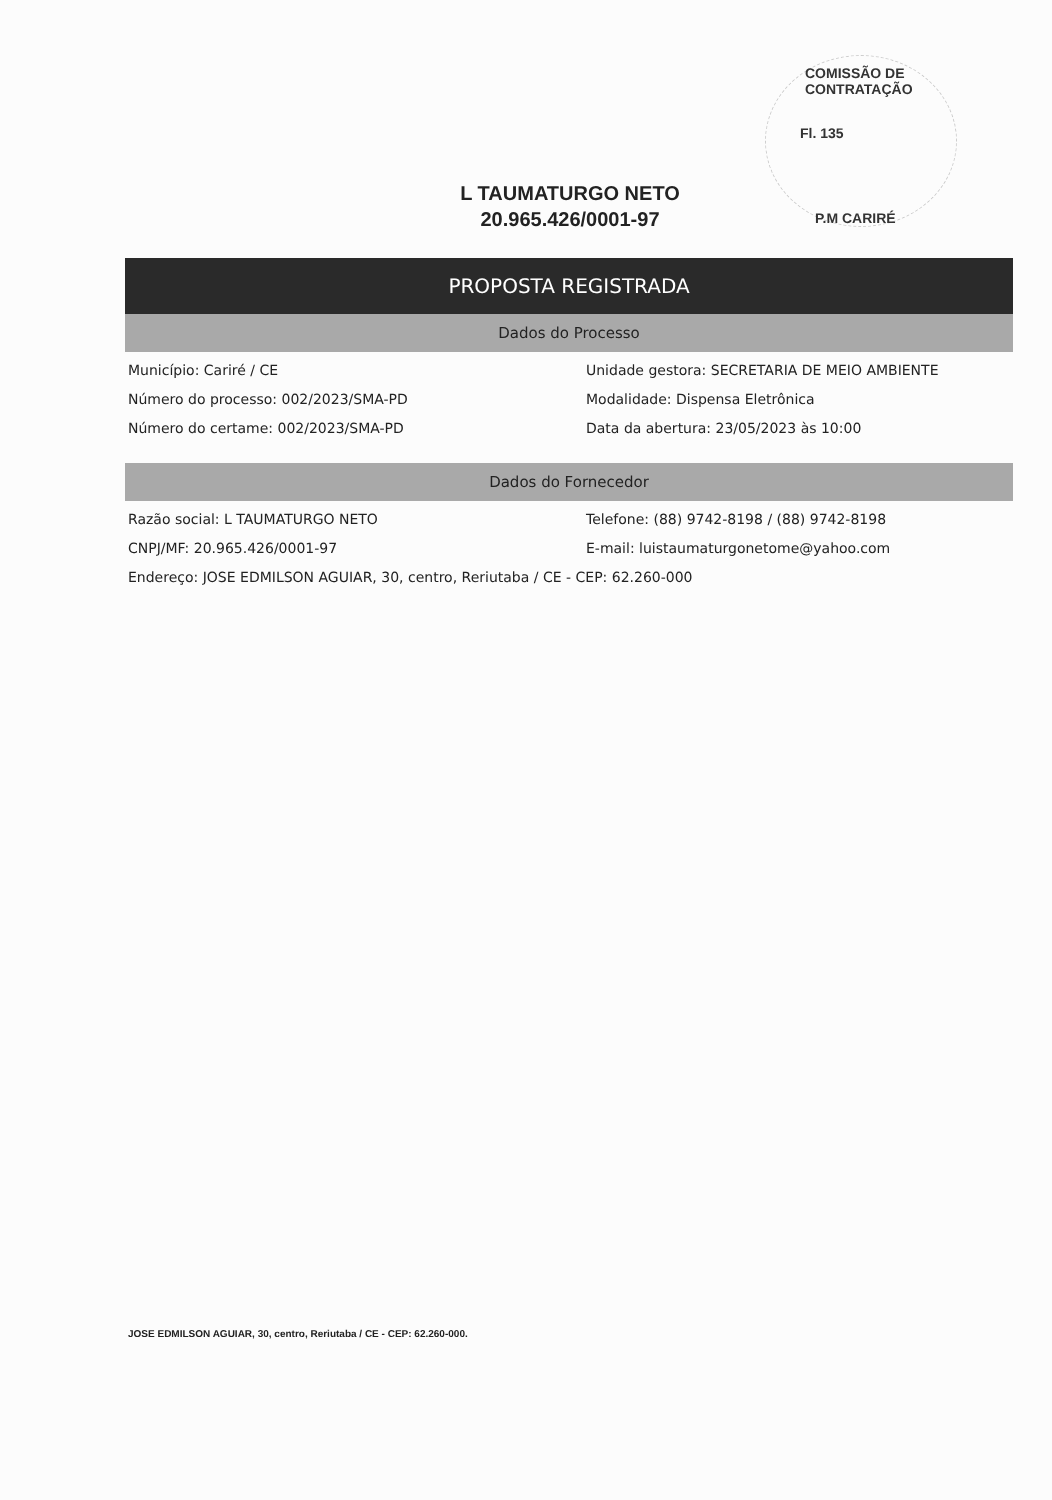COMISSÃO DE CONTRATAÇÃO
Fl. 135
P.M CARIRÉ
L TAUMATURGO NETO
20.965.426/0001-97
PROPOSTA REGISTRADA
Dados do Processo
Município: Cariré / CE
Unidade gestora: SECRETARIA DE MEIO AMBIENTE
Número do processo: 002/2023/SMA-PD
Modalidade: Dispensa Eletrônica
Número do certame: 002/2023/SMA-PD
Data da abertura: 23/05/2023 às 10:00
Dados do Fornecedor
Razão social: L TAUMATURGO NETO
Telefone: (88) 9742-8198 / (88) 9742-8198
CNPJ/MF: 20.965.426/0001-97
E-mail: luistaumaturgonetome@yahoo.com
Endereço: JOSE EDMILSON AGUIAR, 30, centro, Reriutaba / CE - CEP: 62.260-000
JOSE EDMILSON AGUIAR, 30, centro, Reriutaba / CE - CEP: 62.260-000.